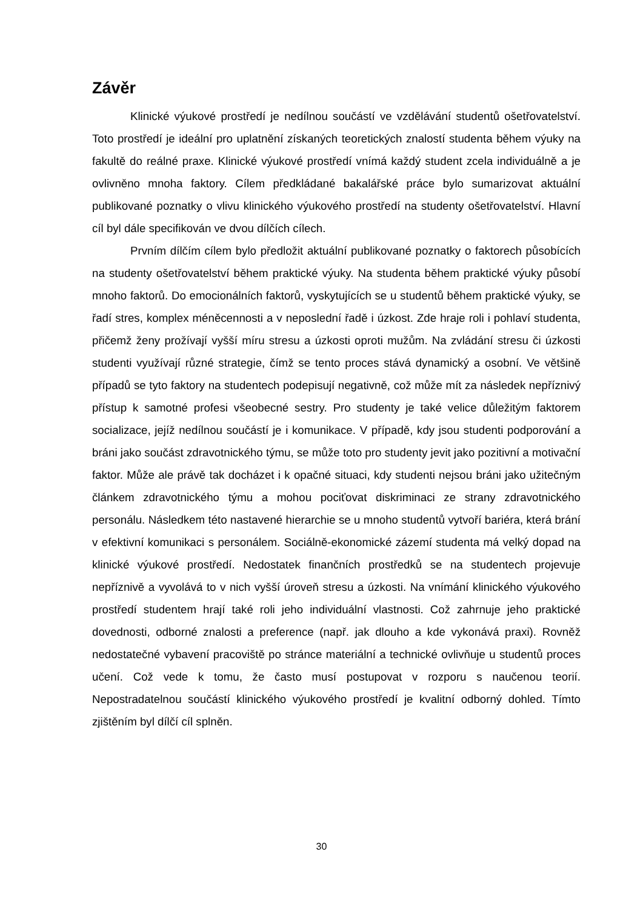Závěr
Klinické výukové prostředí je nedílnou součástí ve vzdělávání studentů ošetřovatelství. Toto prostředí je ideální pro uplatnění získaných teoretických znalostí studenta během výuky na fakultě do reálné praxe. Klinické výukové prostředí vnímá každý student zcela individuálně a je ovlivněno mnoha faktory. Cílem předkládané bakalářské práce bylo sumarizovat aktuální publikované poznatky o vlivu klinického výukového prostředí na studenty ošetřovatelství. Hlavní cíl byl dále specifikován ve dvou dílčích cílech.
Prvním dílčím cílem bylo předložit aktuální publikované poznatky o faktorech působících na studenty ošetřovatelství během praktické výuky. Na studenta během praktické výuky působí mnoho faktorů. Do emocionálních faktorů, vyskytujících se u studentů během praktické výuky, se řadí stres, komplex méněcennosti a v neposlední řadě i úzkost. Zde hraje roli i pohlaví studenta, přičemž ženy prožívají vyšší míru stresu a úzkosti oproti mužům. Na zvládání stresu či úzkosti studenti využívají různé strategie, čímž se tento proces stává dynamický a osobní. Ve většině případů se tyto faktory na studentech podepisují negativně, což může mít za následek nepříznivý přístup k samotné profesi všeobecné sestry. Pro studenty je také velice důležitým faktorem socializace, jejíž nedílnou součástí je i komunikace. V případě, kdy jsou studenti podporování a bráni jako součást zdravotnického týmu, se může toto pro studenty jevit jako pozitivní a motivační faktor. Může ale právě tak docházet i k opačné situaci, kdy studenti nejsou bráni jako užitečným článkem zdravotnického týmu a mohou pociťovat diskriminaci ze strany zdravotnického personálu. Následkem této nastavené hierarchie se u mnoho studentů vytvoří bariéra, která brání v efektivní komunikaci s personálem. Sociálně-ekonomické zázemí studenta má velký dopad na klinické výukové prostředí. Nedostatek finančních prostředků se na studentech projevuje nepříznivě a vyvolává to v nich vyšší úroveň stresu a úzkosti. Na vnímání klinického výukového prostředí studentem hrají také roli jeho individuální vlastnosti. Což zahrnuje jeho praktické dovednosti, odborné znalosti a preference (např. jak dlouho a kde vykonává praxi). Rovněž nedostatečné vybavení pracoviště po stránce materiální a technické ovlivňuje u studentů proces učení. Což vede k tomu, že často musí postupovat v rozporu s naučenou teorií. Nepostradatelnou součástí klinického výukového prostředí je kvalitní odborný dohled. Tímto zjištěním byl dílčí cíl splněn.
30